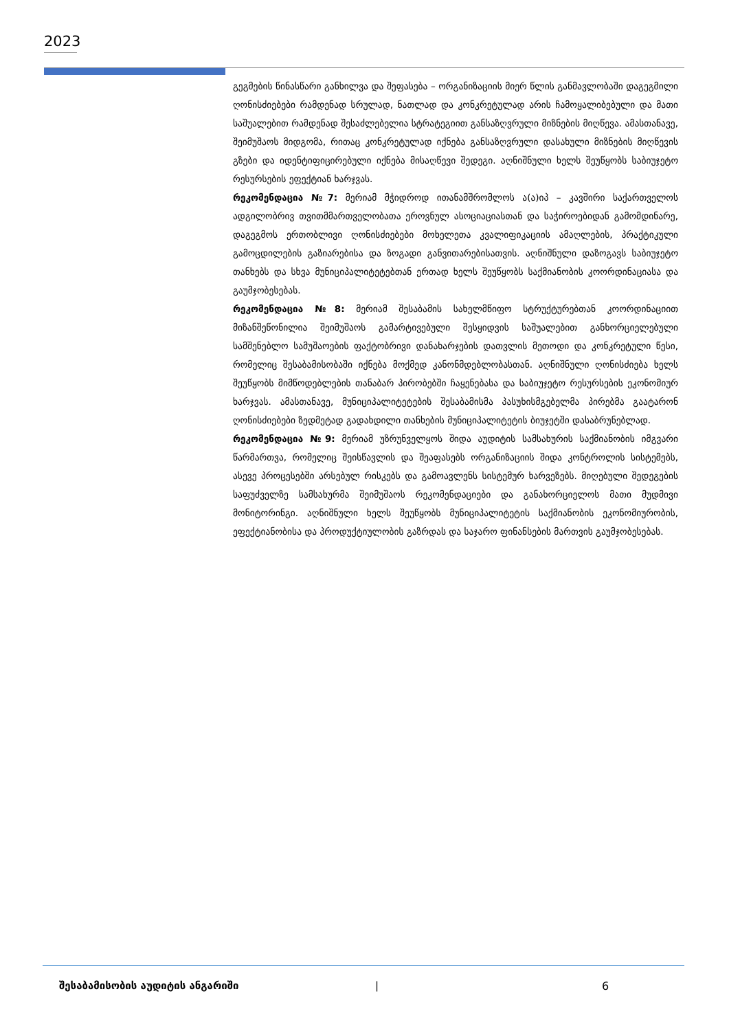2023
გეგმების წინასწარი განხილვა და შეფასება – ორგანიზაციის მიერ წლის განმავლობაში დაგეგმილი ღონისძიებები რამდენად სრულად, ნათლად და კონკრეტულად არის ჩამოყალიბებული და მათი საშუალებით რამდენად შესაძლებელია სტრატეგიით განსაზღვრული მიზნების მიღწევა. ამასთანავე, შეიმუშაოს მიდგომა, რითაც კონკრეტულად იქნება განსაზღვრული დასახული მიზნების მიღწევის გზები და იდენტიფიცირებული იქნება მისაღწევი შედეგი. აღნიშნული ხელს შეუწყობს საბიუჯეტო რესურსების ეფექტიან ხარჯვას.
რეკომენდაცია №7: მერიამ მჭიდროდ ითანამშრომლოს ა(ა)იპ – კავშირი საქართველოს ადგილობრივ თვითმმართველობათა ეროვნულ ასოციაციასთან და საჭიროებიდან გამომდინარე, დაგეგმოს ერთობლივი ღონისძიებები მოხელეთა კვალიფიკაციის ამაღლების, პრაქტიკული გამოცდილების გაზიარებისა და ზოგადი განვითარებისათვის. აღნიშნული დაზოგავს საბიუჯეტო თანხებს და სხვა მუნიციპალიტეტებთან ერთად ხელს შეუწყობს საქმიანობის კოორდინაციასა და გაუმჯობესებას.
რეკომენდაცია №8: მერიამ შესაბამის სახელმწიფო სტრუქტურებთან კოორდინაციით მიზანშეწონილია შეიმუშაოს გამარტივებული შესყიდვის საშუალებით განხორციელებული სამშენებლო სამუშაოების ფაქტობრივი დანახარჯების დათვლის მეთოდი და კონკრეტული წესი, რომელიც შესაბამისობაში იქნება მოქმედ კანონმდებლობასთან. აღნიშნული ღონისძიება ხელს შეუწყობს მიმწოდებლების თანაბარ პირობებში ჩაყენებასა და საბიუჯეტო რესურსების ეკონომიურ ხარჯვას. ამასთანავე, მუნიციპალიტეტების შესაბამისმა პასუხისმგებელმა პირებმა გაატარონ ღონისძიებები ზედმეტად გადახდილი თანხების მუნიციპალიტეტის ბიუჯეტში დასაბრუნებლად.
რეკომენდაცია №9: მერიამ უზრუნველყოს შიდა აუდიტის სამსახურის საქმიანობის იმგვარი წარმართვა, რომელიც შეისწავლის და შეაფასებს ორგანიზაციის შიდა კონტროლის სისტემებს, ასევე პროცესებში არსებულ რისკებს და გამოავლენს სისტემურ ხარვეზებს. მიღებული შედეგების საფუძველზე სამსახურმა შეიმუშაოს რეკომენდაციები და განახორციელოს მათი მუდმივი მონიტორინგი. აღნიშნული ხელს შეუწყობს მუნიციპალიტეტის საქმიანობის ეკონომიურობის, ეფექტიანობისა და პროდუქტიულობის გაზრდას და საჯარო ფინანსების მართვის გაუმჯობესებას.
შესაბამისობის აუდიტის ანგარიში | 6